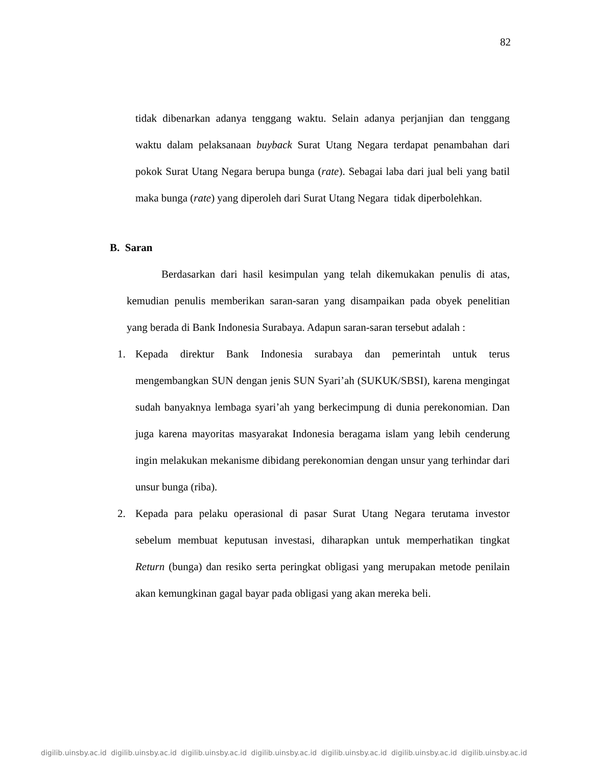82
tidak dibenarkan adanya tenggang waktu. Selain adanya perjanjian dan tenggang waktu dalam pelaksanaan buyback Surat Utang Negara terdapat penambahan dari pokok Surat Utang Negara berupa bunga (rate). Sebagai laba dari jual beli yang batil maka bunga (rate) yang diperoleh dari Surat Utang Negara tidak diperbolehkan.
B. Saran
Berdasarkan dari hasil kesimpulan yang telah dikemukakan penulis di atas, kemudian penulis memberikan saran-saran yang disampaikan pada obyek penelitian yang berada di Bank Indonesia Surabaya. Adapun saran-saran tersebut adalah :
1. Kepada direktur Bank Indonesia surabaya dan pemerintah untuk terus mengembangkan SUN dengan jenis SUN Syari’ah (SUKUK/SBSI), karena mengingat sudah banyaknya lembaga syari’ah yang berkecimpung di dunia perekonomian. Dan juga karena mayoritas masyarakat Indonesia beragama islam yang lebih cenderung ingin melakukan mekanisme dibidang perekonomian dengan unsur yang terhindar dari unsur bunga (riba).
2. Kepada para pelaku operasional di pasar Surat Utang Negara terutama investor sebelum membuat keputusan investasi, diharapkan untuk memperhatikan tingkat Return (bunga) dan resiko serta peringkat obligasi yang merupakan metode penilain akan kemungkinan gagal bayar pada obligasi yang akan mereka beli.
digilib.uinsby.ac.id digilib.uinsby.ac.id digilib.uinsby.ac.id digilib.uinsby.ac.id digilib.uinsby.ac.id digilib.uinsby.ac.id digilib.uinsby.ac.id